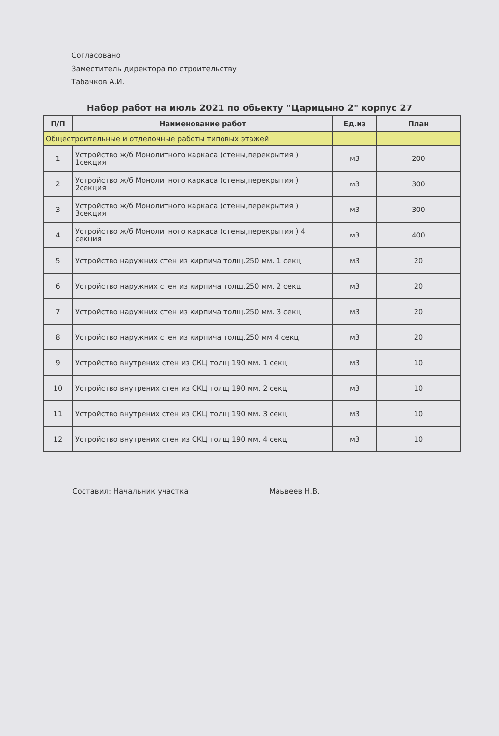Согласовано
Заместитель директора по строительству
Табачков А.И.
Набор работ на июль 2021 по обьекту "Царицыно 2" корпус 27
| П/П | Наименование работ | Ед.из | План |
| --- | --- | --- | --- |
| Общестроительные и отделочные работы типовых этажей | | | |
| 1 | Устройство ж/б Монолитного каркаса (стены,перекрытия ) 1секция | м3 | 200 |
| 2 | Устройство ж/б Монолитного каркаса (стены,перекрытия ) 2секция | м3 | 300 |
| 3 | Устройство ж/б Монолитного каркаса (стены,перекрытия ) 3секция | м3 | 300 |
| 4 | Устройство ж/б Монолитного каркаса (стены,перекрытия ) 4 секция | м3 | 400 |
| 5 | Устройство наружних стен из кирпича толщ.250 мм. 1 секц | м3 | 20 |
| 6 | Устройство наружних стен из кирпича толщ.250 мм. 2 секц | м3 | 20 |
| 7 | Устройство наружних стен из кирпича толщ.250 мм. 3 секц | м3 | 20 |
| 8 | Устройство наружних стен из кирпича толщ.250 мм 4 секц | м3 | 20 |
| 9 | Устройство внутрених стен из СКЦ толщ 190 мм. 1 секц | м3 | 10 |
| 10 | Устройство внутрених стен из СКЦ толщ 190 мм. 2 секц | м3 | 10 |
| 11 | Устройство внутрених стен из СКЦ толщ 190 мм. 3 секц | м3 | 10 |
| 12 | Устройство внутрених стен из СКЦ толщ 190 мм. 4 секц | м3 | 10 |
Составил: Начальник участка Маьвеев Н.В.